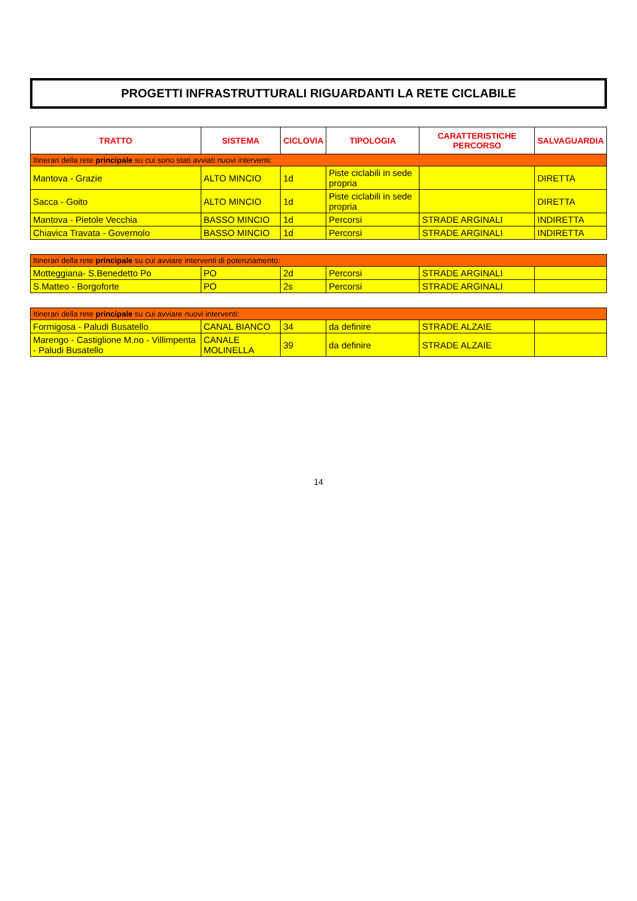PROGETTI INFRASTRUTTURALI RIGUARDANTI LA RETE CICLABILE
| TRATTO | SISTEMA | CICLOVIA | TIPOLOGIA | CARATTERISTICHE PERCORSO | SALVAGUARDIA |
| --- | --- | --- | --- | --- | --- |
| Itinerari della rete principale su cui sono stati avviati nuovi interventi: | | | | | |
| Mantova - Grazie | ALTO MINCIO | 1d | Piste ciclabili in sede propria | | DIRETTA |
| Sacca - Goito | ALTO MINCIO | 1d | Piste ciclabili in sede propria | | DIRETTA |
| Mantova - Pietole Vecchia | BASSO MINCIO | 1d | Percorsi | STRADE ARGINALI | INDIRETTA |
| Chiavica Travata - Governolo | BASSO MINCIO | 1d | Percorsi | STRADE ARGINALI | INDIRETTA |
| Itinerari della rete principale su cui avviare interventi di potenziamento: | | | | | |
| Motteggiana- S.Benedetto Po | PO | 2d | Percorsi | STRADE ARGINALI | |
| S.Matteo - Borgoforte | PO | 2s | Percorsi | STRADE ARGINALI | |
| Itinerari della rete principale su cui avviare nuovi interventi: | | | | | |
| Formigosa - Paludi Busatello | CANAL BIANCO | 34 | da definire | STRADE ALZAIE | |
| Marengo - Castiglione M.no - Villimpenta - Paludi Busatello | CANALE MOLINELLA | 39 | da definire | STRADE ALZAIE | |
14